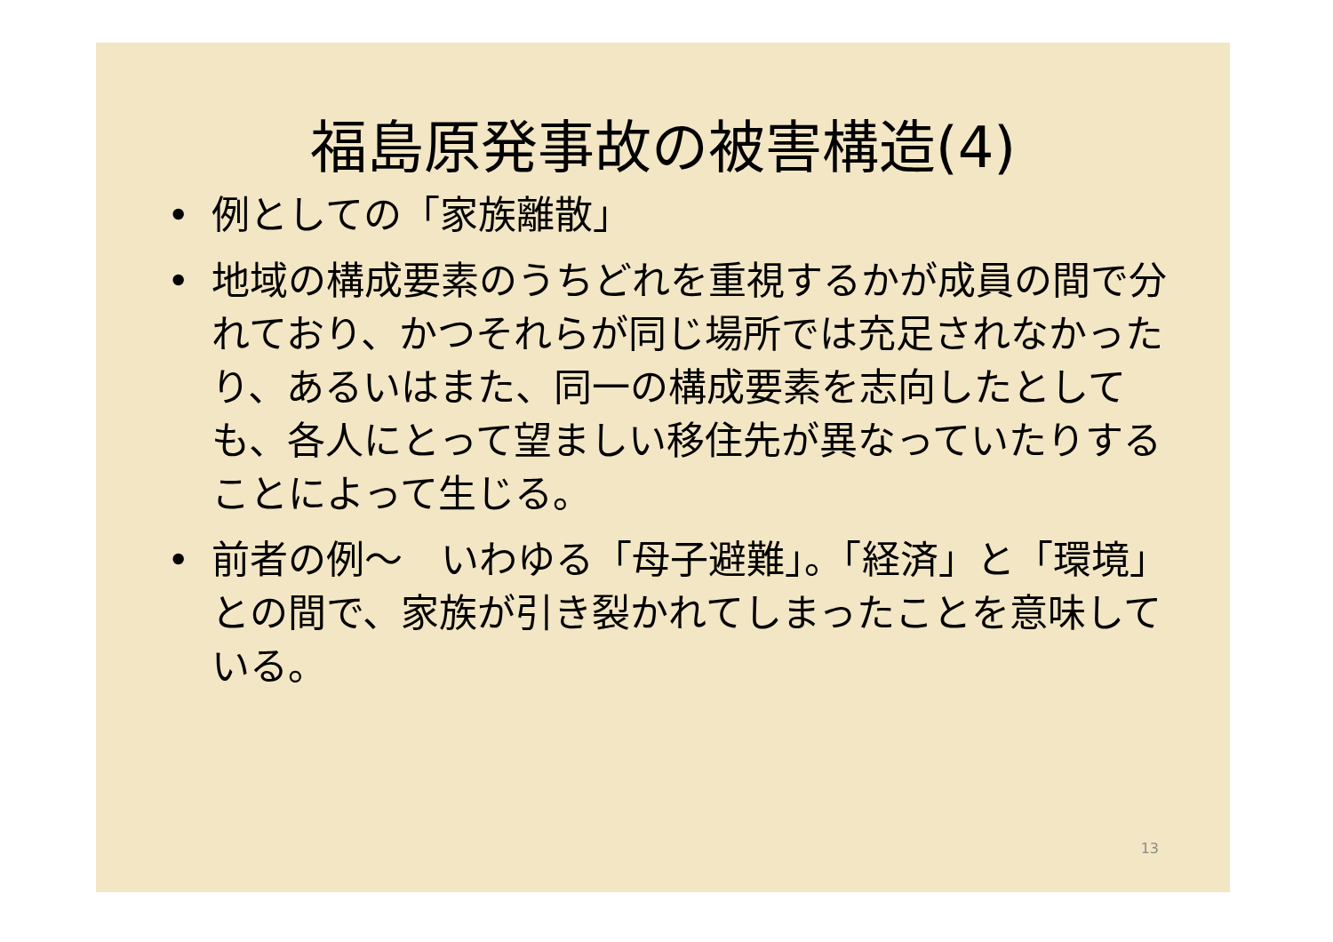福島原発事故の被害構造(4)
• 例としての「家族離散」
• 地域の構成要素のうちどれを重視するかが成員の間で分れており、かつそれらが同じ場所では充足されなかったり、あるいはまた、同一の構成要素を志向したとしても、各人にとって望ましい移住先が異なっていたりすることによって生じる。
• 前者の例～　いわゆる「母子避難」。「経済」と「環境」との間で、家族が引き裂かれてしまったことを意味している。
13